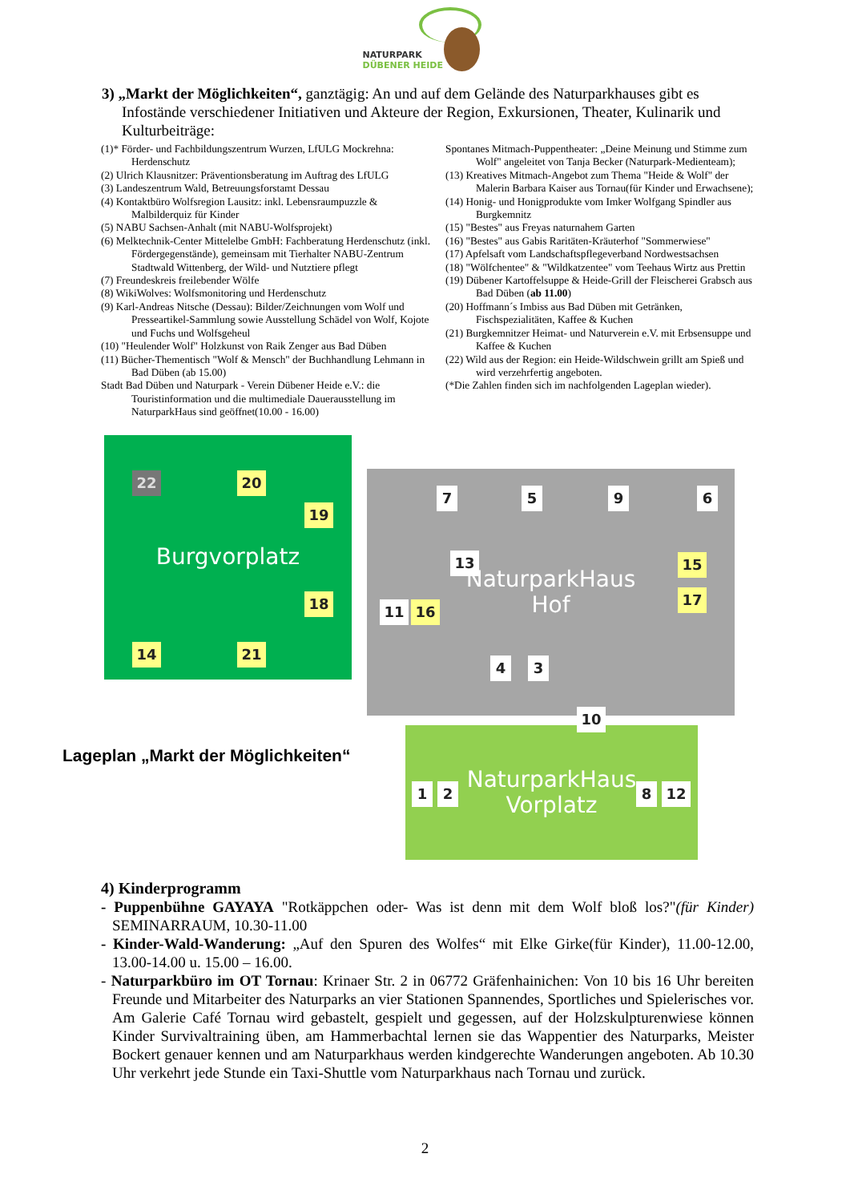NATURPARK
DÜBENER HEIDE
3) „Markt der Möglichkeiten“, ganztägig: An und auf dem Gelände des Naturparkhauses gibt es Infostände verschiedener Initiativen und Akteure der Region, Exkursionen, Theater, Kulinarik und Kulturbeiträge:
(1)* Förder- und Fachbildungszentrum Wurzen, LfULG Mockrehna: Herdenschutz
(2) Ulrich Klausnitzer: Präventionsberatung im Auftrag des LfULG
(3) Landeszentrum Wald, Betreuungsforstamt Dessau
(4) Kontaktbüro Wolfsregion Lausitz: inkl. Lebensraumpuzzle & Malbilderquiz für Kinder
(5) NABU Sachsen-Anhalt (mit NABU-Wolfsprojekt)
(6) Melktechnik-Center Mittelelbe GmbH: Fachberatung Herdenschutz (inkl. Fördergegenstände), gemeinsam mit Tierhalter NABU-Zentrum Stadtwald Wittenberg, der Wild- und Nutztiere pflegt
(7) Freundeskreis freilebender Wölfe
(8) WikiWolves: Wolfsmonitoring und Herdenschutz
(9) Karl-Andreas Nitsche (Dessau): Bilder/Zeichnungen vom Wolf und Presseartikel-Sammlung sowie Ausstellung Schädel von Wolf, Kojote und Fuchs und Wolfsgeheul
(10) "Heulender Wolf" Holzkunst von Raik Zenger aus Bad Düben
(11) Bücher-Thementisch "Wolf & Mensch" der Buchhandlung Lehmann in Bad Düben (ab 15.00)
Stadt Bad Düben und Naturpark - Verein Dübener Heide e.V.: die Touristinformation und die multimediale Dauerausstellung im NaturparkHaus sind geöffnet(10.00 - 16.00)
Spontanes Mitmach-Puppentheater: „Deine Meinung und Stimme zum Wolf" angeleitet von Tanja Becker (Naturpark-Medienteam);
(13) Kreatives Mitmach-Angebot zum Thema "Heide & Wolf" der Malerin Barbara Kaiser aus Tornau(für Kinder und Erwachsene);
(14) Honig- und Honigprodukte vom Imker Wolfgang Spindler aus Burgkemnitz
(15) "Bestes" aus Freyas naturnahem Garten
(16) "Bestes" aus Gabis Raritäten-Kräuterhof "Sommerwiese"
(17) Apfelsaft vom Landschaftspflegeverband Nordwestsachsen
(18) "Wölfchentee" & "Wildkatzentee" vom Teehaus Wirtz aus Prettin
(19) Dübener Kartoffelsuppe & Heide-Grill der Fleischerei Grabsch aus Bad Düben (ab 11.00)
(20) Hoffmann´s Imbiss aus Bad Düben mit Getränken, Fischspezialitäten, Kaffee & Kuchen
(21) Burgkemnitzer Heimat- und Naturverein e.V. mit Erbsensuppe und Kaffee & Kuchen
(22) Wild aus der Region: ein Heide-Wildschwein grillt am Spieß und wird verzehrfertig angeboten.
(*Die Zahlen finden sich im nachfolgenden Lageplan wieder).
Burgvorplatz
22 20
19
18
14 21
NaturparkHaus
Hof
7 5 9 6
13 15
17
11 16
4 3
NaturparkHaus
Vorplatz
10
1 2 8 12
Lageplan „Markt der Möglichkeiten“
4) Kinderprogramm
- Puppenbühne GAYAYA "Rotkäppchen oder- Was ist denn mit dem Wolf bloß los?"(für Kinder) SEMINARRAUM, 10.30-11.00
- Kinder-Wald-Wanderung: „Auf den Spuren des Wolfes“ mit Elke Girke(für Kinder), 11.00-12.00, 13.00-14.00 u. 15.00 – 16.00.
- Naturparkbüro im OT Tornau: Krinaer Str. 2 in 06772 Gräfenhainichen: Von 10 bis 16 Uhr bereiten Freunde und Mitarbeiter des Naturparks an vier Stationen Spannendes, Sportliches und Spielerisches vor. Am Galerie Café Tornau wird gebastelt, gespielt und gegessen, auf der Holzskulpturenwiese können Kinder Survivaltraining üben, am Hammerbachtal lernen sie das Wappentier des Naturparks, Meister Bockert genauer kennen und am Naturparkhaus werden kindgerechte Wanderungen angeboten. Ab 10.30 Uhr verkehrt jede Stunde ein Taxi-Shuttle vom Naturparkhaus nach Tornau und zurück.
2